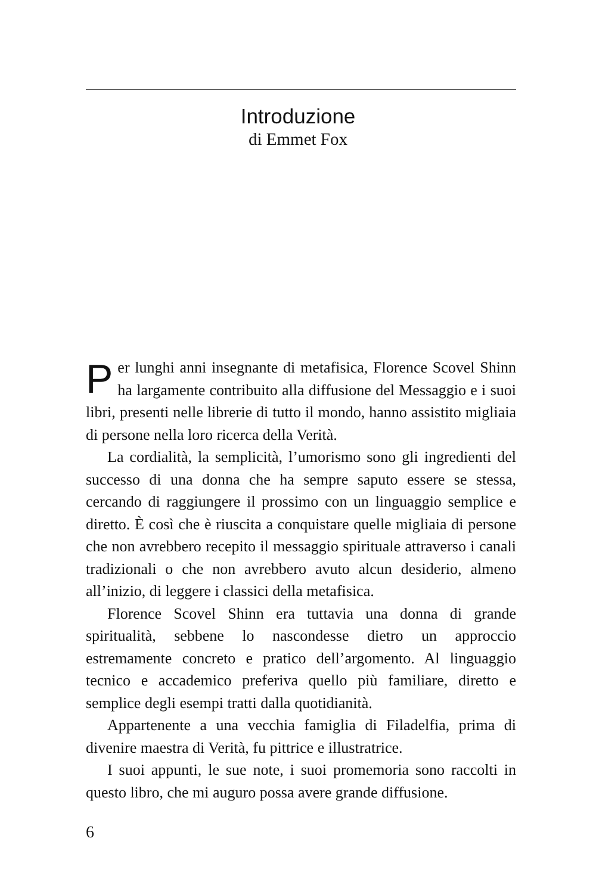Introduzione
di Emmet Fox
Per lunghi anni insegnante di metafisica, Florence Scovel Shinn ha largamente contribuito alla diffusione del Messaggio e i suoi libri, presenti nelle librerie di tutto il mondo, hanno assistito migliaia di persone nella loro ricerca della Verità.
La cordialità, la semplicità, l’umorismo sono gli ingredienti del successo di una donna che ha sempre saputo essere se stessa, cercando di raggiungere il prossimo con un linguaggio semplice e diretto. È così che è riuscita a conquistare quelle migliaia di persone che non avrebbero recepito il messaggio spirituale attraverso i canali tradizionali o che non avrebbero avuto alcun desiderio, almeno all’inizio, di leggere i classici della metafisica.
Florence Scovel Shinn era tuttavia una donna di grande spiritualità, sebbene lo nascondesse dietro un approccio estremamente concreto e pratico dell’argomento. Al linguaggio tecnico e accademico preferiva quello più familiare, diretto e semplice degli esempi tratti dalla quotidianità.
Appartenente a una vecchia famiglia di Filadelfia, prima di divenire maestra di Verità, fu pittrice e illustratrice.
I suoi appunti, le sue note, i suoi promemoria sono raccolti in questo libro, che mi auguro possa avere grande diffusione.
6